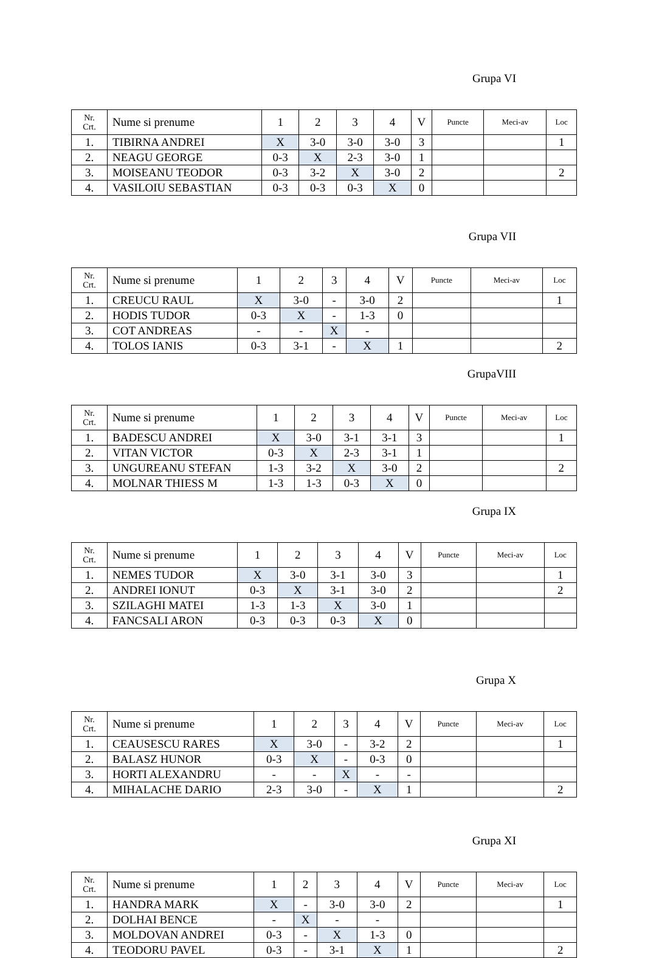Grupa VI
| Nr. Crt. | Nume si prenume | 1 | 2 | 3 | 4 | V | Puncte | Meci-av | Loc |
| 1. | TIBIRNA ANDREI | X | 3-0 | 3-0 | 3-0 | 3 | | | 1 |
| 2. | NEAGU GEORGE | 0-3 | X | 2-3 | 3-0 | 1 | | | |
| 3. | MOISEANU TEODOR | 0-3 | 3-2 | X | 3-0 | 2 | | | 2 |
| 4. | VASILOIU SEBASTIAN | 0-3 | 0-3 | 0-3 | X | 0 | | | |
Grupa VII
| Nr. Crt. | Nume si prenume | 1 | 2 | 3 | 4 | V | Puncte | Meci-av | Loc |
| 1. | CREUCU RAUL | X | 3-0 | - | 3-0 | 2 | | | 1 |
| 2. | HODIS TUDOR | 0-3 | X | - | 1-3 | 0 | | | |
| 3. | COT ANDREAS | - | - | X | - | | | | |
| 4. | TOLOS IANIS | 0-3 | 3-1 | - | X | 1 | | | 2 |
GrupaVIII
| Nr. Crt. | Nume si prenume | 1 | 2 | 3 | 4 | V | Puncte | Meci-av | Loc |
| 1. | BADESCU ANDREI | X | 3-0 | 3-1 | 3-1 | 3 | | | 1 |
| 2. | VITAN VICTOR | 0-3 | X | 2-3 | 3-1 | 1 | | | |
| 3. | UNGUREANU STEFAN | 1-3 | 3-2 | X | 3-0 | 2 | | | 2 |
| 4. | MOLNAR THIESS M | 1-3 | 1-3 | 0-3 | X | 0 | | | |
Grupa IX
| Nr. Crt. | Nume si prenume | 1 | 2 | 3 | 4 | V | Puncte | Meci-av | Loc |
| 1. | NEMES TUDOR | X | 3-0 | 3-1 | 3-0 | 3 | | | 1 |
| 2. | ANDREI IONUT | 0-3 | X | 3-1 | 3-0 | 2 | | | 2 |
| 3. | SZILAGHI MATEI | 1-3 | 1-3 | X | 3-0 | 1 | | | |
| 4. | FANCSALI ARON | 0-3 | 0-3 | 0-3 | X | 0 | | | |
Grupa X
| Nr. Crt. | Nume si prenume | 1 | 2 | 3 | 4 | V | Puncte | Meci-av | Loc |
| 1. | CEAUSESCU RARES | X | 3-0 | - | 3-2 | 2 | | | 1 |
| 2. | BALASZ HUNOR | 0-3 | X | - | 0-3 | 0 | | | |
| 3. | HORTI ALEXANDRU | - | - | X | - | - | | | |
| 4. | MIHALACHE DARIO | 2-3 | 3-0 | - | X | 1 | | | 2 |
Grupa XI
| Nr. Crt. | Nume si prenume | 1 | 2 | 3 | 4 | V | Puncte | Meci-av | Loc |
| 1. | HANDRA MARK | X | - | 3-0 | 3-0 | 2 | | | 1 |
| 2. | DOLHAI BENCE | - | X | - | - | | | | |
| 3. | MOLDOVAN ANDREI | 0-3 | - | X | 1-3 | 0 | | | |
| 4. | TEODORU PAVEL | 0-3 | - | 3-1 | X | 1 | | | 2 |